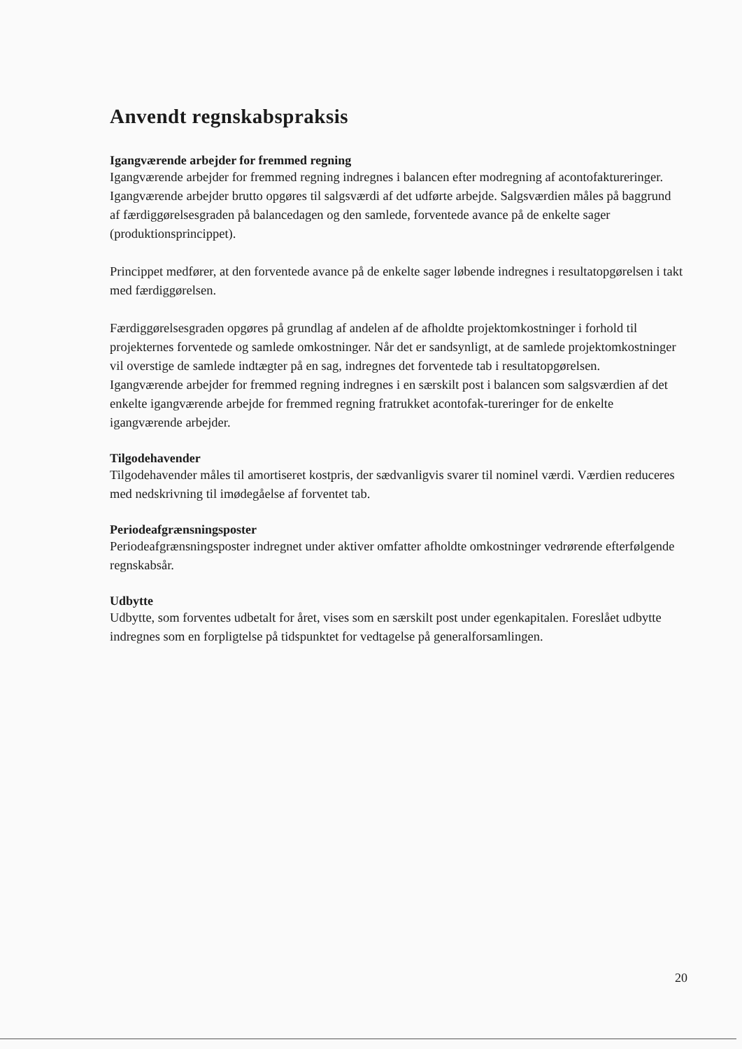Anvendt regnskabspraksis
Igangværende arbejder for fremmed regning
Igangværende arbejder for fremmed regning indregnes i balancen efter modregning af acontofaktureringer. Igangværende arbejder brutto opgøres til salgsværdi af det udførte arbejde. Salgsværdien måles på baggrund af færdiggørelsesgraden på balancedagen og den samlede, forventede avance på de enkelte sager (produktionsprincippet).
Princippet medfører, at den forventede avance på de enkelte sager løbende indregnes i resultatopgørelsen i takt med færdiggørelsen.
Færdiggørelsesgraden opgøres på grundlag af andelen af de afholdte projektomkostninger i forhold til projekternes forventede og samlede omkostninger. Når det er sandsynligt, at de samlede projektomkostninger vil overstige de samlede indtægter på en sag, indregnes det forventede tab i resultatopgørelsen.
Igangværende arbejder for fremmed regning indregnes i en særskilt post i balancen som salgsværdien af det enkelte igangværende arbejde for fremmed regning fratrukket acontofak-tureringer for de enkelte igangværende arbejder.
Tilgodehavender
Tilgodehavender måles til amortiseret kostpris, der sædvanligvis svarer til nominel værdi. Værdien reduceres med nedskrivning til imødegåelse af forventet tab.
Periodeafgrænsningsposter
Periodeafgrænsningsposter indregnet under aktiver omfatter afholdte omkostninger vedrørende efterfølgende regnskabsår.
Udbytte
Udbytte, som forventes udbetalt for året, vises som en særskilt post under egenkapitalen. Foreslået udbytte indregnes som en forpligtelse på tidspunktet for vedtagelse på generalforsamlingen.
20